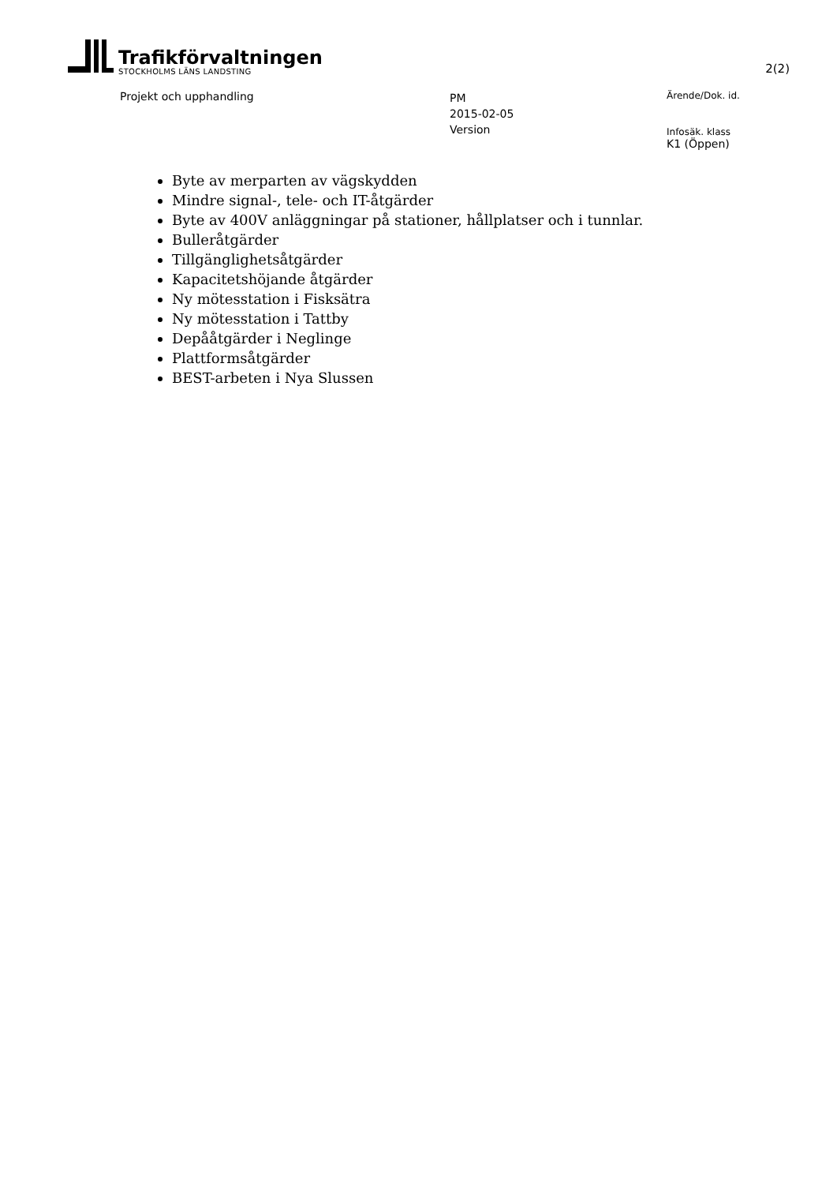Trafikförvaltningen
STOCKHOLMS LÄNS LANDSTING
2(2)
Projekt och upphandling
PM
2015-02-05
Version
Ärende/Dok. id.
Infosäk. klass
K1 (Öppen)
Byte av merparten av vägskydden
Mindre signal-, tele- och IT-åtgärder
Byte av 400V anläggningar på stationer, hållplatser och i tunnlar.
Bulleråtgärder
Tillgänglighetsåtgärder
Kapacitetshöjande åtgärder
Ny mötesstation i Fisksätra
Ny mötesstation i Tattby
Depååtgärder i Neglinge
Plattformsåtgärder
BEST-arbeten i Nya Slussen